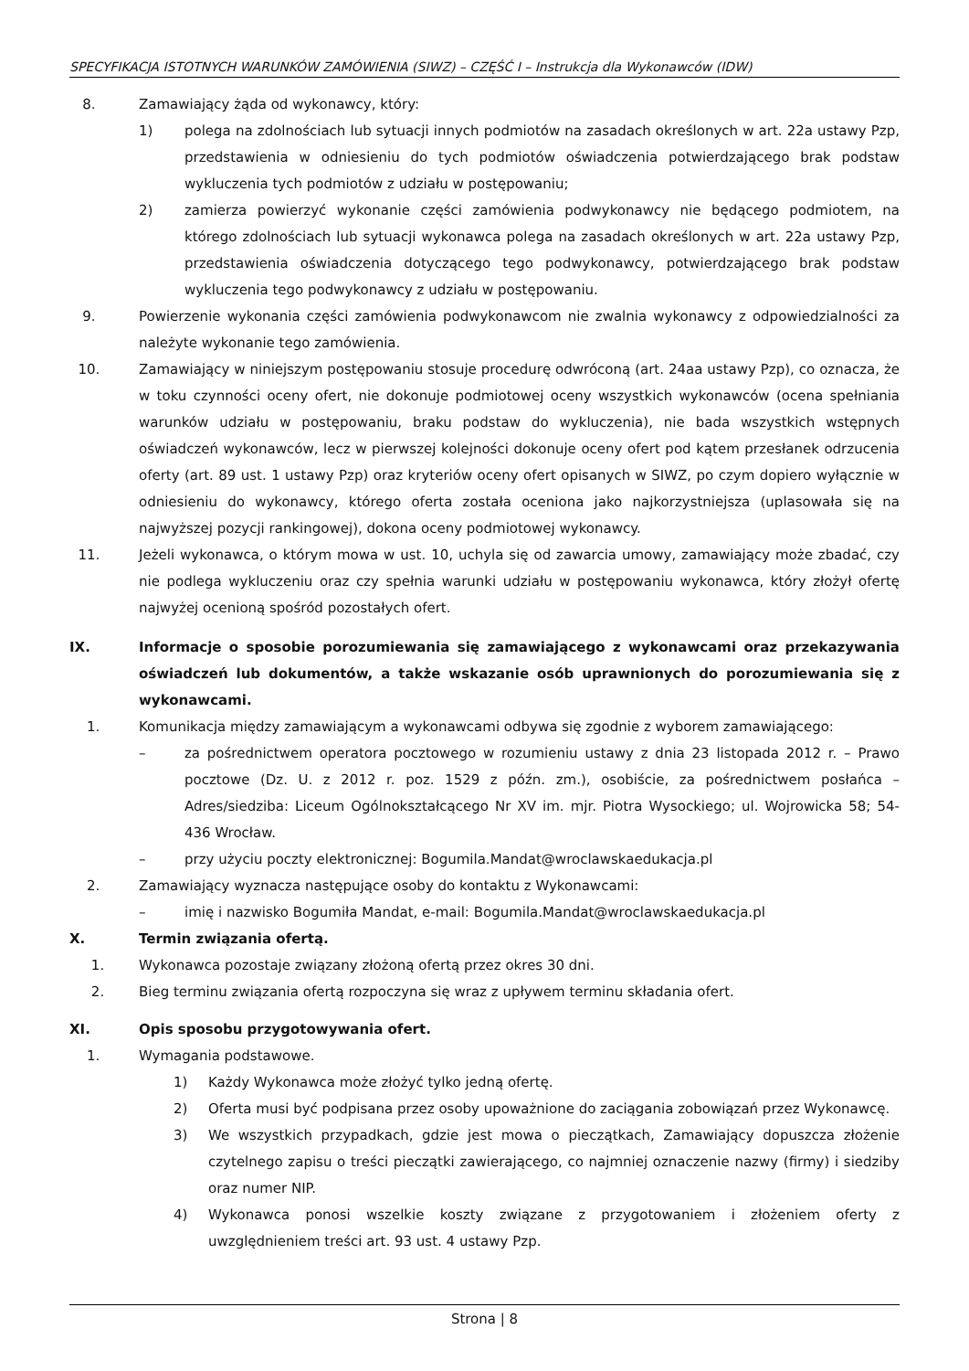SPECYFIKACJA ISTOTNYCH WARUNKÓW ZAMÓWIENIA (SIWZ) – CZĘŚĆ I – Instrukcja dla Wykonawców (IDW)
8. Zamawiający żąda od wykonawcy, który:
1) polega na zdolnościach lub sytuacji innych podmiotów na zasadach określonych w art. 22a ustawy Pzp, przedstawienia w odniesieniu do tych podmiotów oświadczenia potwierdzającego brak podstaw wykluczenia tych podmiotów z udziału w postępowaniu;
2) zamierza powierzyć wykonanie części zamówienia podwykonawcy nie będącego podmiotem, na którego zdolnościach lub sytuacji wykonawca polega na zasadach określonych w art. 22a ustawy Pzp, przedstawienia oświadczenia dotyczącego tego podwykonawcy, potwierdzającego brak podstaw wykluczenia tego podwykonawcy z udziału w postępowaniu.
9. Powierzenie wykonania części zamówienia podwykonawcom nie zwalnia wykonawcy z odpowiedzialności za należyte wykonanie tego zamówienia.
10. Zamawiający w niniejszym postępowaniu stosuje procedurę odwróconą (art. 24aa ustawy Pzp), co oznacza, że w toku czynności oceny ofert, nie dokonuje podmiotowej oceny wszystkich wykonawców (ocena spełniania warunków udziału w postępowaniu, braku podstaw do wykluczenia), nie bada wszystkich wstępnych oświadczeń wykonawców, lecz w pierwszej kolejności dokonuje oceny ofert pod kątem przesłanek odrzucenia oferty (art. 89 ust. 1 ustawy Pzp) oraz kryteriów oceny ofert opisanych w SIWZ, po czym dopiero wyłącznie w odniesieniu do wykonawcy, którego oferta została oceniona jako najkorzystniejsza (uplasowała się na najwyższej pozycji rankingowej), dokona oceny podmiotowej wykonawcy.
11. Jeżeli wykonawca, o którym mowa w ust. 10, uchyla się od zawarcia umowy, zamawiający może zbadać, czy nie podlega wykluczeniu oraz czy spełnia warunki udziału w postępowaniu wykonawca, który złożył ofertę najwyżej ocenioną spośród pozostałych ofert.
IX. Informacje o sposobie porozumiewania się zamawiającego z wykonawcami oraz przekazywania oświadczeń lub dokumentów, a także wskazanie osób uprawnionych do porozumiewania się z wykonawcami.
1. Komunikacja między zamawiającym a wykonawcami odbywa się zgodnie z wyborem zamawiającego:
– za pośrednictwem operatora pocztowego w rozumieniu ustawy z dnia 23 listopada 2012 r. – Prawo pocztowe (Dz. U. z 2012 r. poz. 1529 z późn. zm.), osobiście, za pośrednictwem posłańca – Adres/siedziba: Liceum Ogólnokształcącego Nr XV im. mjr. Piotra Wysockiego; ul. Wojrowicka 58; 54-436 Wrocław.
– przy użyciu poczty elektronicznej: Bogumila.Mandat@wroclawskaedukacja.pl
2. Zamawiający wyznacza następujące osoby do kontaktu z Wykonawcami:
– imię i nazwisko Bogumiła Mandat, e-mail: Bogumila.Mandat@wroclawskaedukacja.pl
X. Termin związania ofertą.
1. Wykonawca pozostaje związany złożoną ofertą przez okres 30 dni.
2. Bieg terminu związania ofertą rozpoczyna się wraz z upływem terminu składania ofert.
XI. Opis sposobu przygotowywania ofert.
1. Wymagania podstawowe.
1) Każdy Wykonawca może złożyć tylko jedną ofertę.
2) Oferta musi być podpisana przez osoby upoważnione do zaciągania zobowiązań przez Wykonawcę.
3) We wszystkich przypadkach, gdzie jest mowa o pieczątkach, Zamawiający dopuszcza złożenie czytelnego zapisu o treści pieczątki zawierającego, co najmniej oznaczenie nazwy (firmy) i siedziby oraz numer NIP.
4) Wykonawca ponosi wszelkie koszty związane z przygotowaniem i złożeniem oferty z uwzględnieniem treści art. 93 ust. 4 ustawy Pzp.
Strona | 8